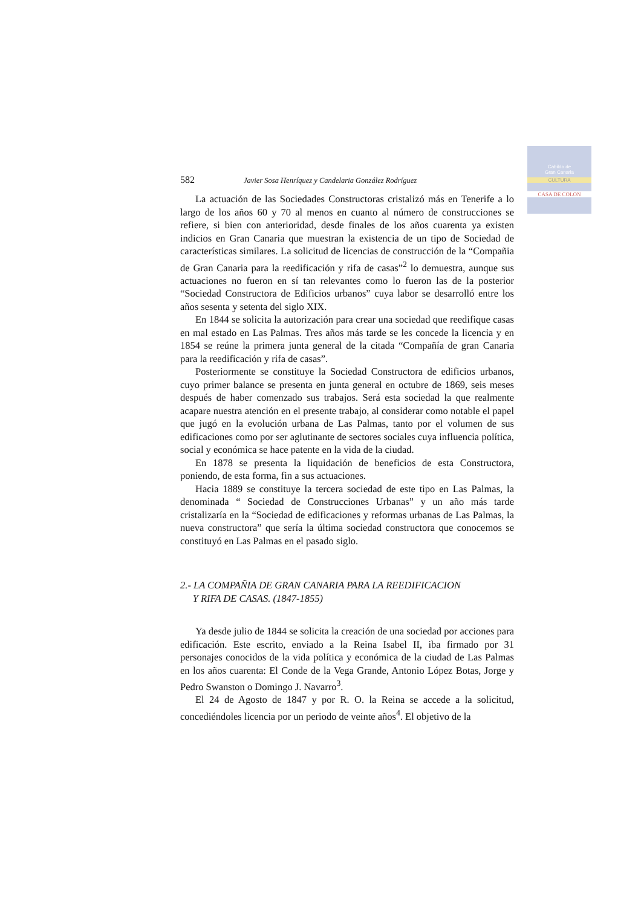Cabildo de
Gran Canaria
CULTURA
CASA DE COLON
582 Javier Sosa Henríquez y Candelaria González Rodríguez
La actuación de las Sociedades Constructoras cristalizó más en Tenerife a lo largo de los años 60 y 70 al menos en cuanto al número de construcciones se refiere, si bien con anterioridad, desde finales de los años cuarenta ya existen indicios en Gran Canaria que muestran la existencia de un tipo de Sociedad de características similares. La solicitud de licencias de construcción de la “Compañia de Gran Canaria para la reedificación y rifa de casas”<sup>2</sup> lo demuestra, aunque sus actuaciones no fueron en sí tan relevantes como lo fueron las de la posterior “Sociedad Constructora de Edificios urbanos” cuya labor se desarrolló entre los años sesenta y setenta del siglo XIX.
En 1844 se solicita la autorización para crear una sociedad que reedifique casas en mal estado en Las Palmas. Tres años más tarde se les concede la licencia y en 1854 se reúne la primera junta general de la citada “Compañía de gran Canaria para la reedificación y rifa de casas”.
Posteriormente se constituye la Sociedad Constructora de edificios urbanos, cuyo primer balance se presenta en junta general en octubre de 1869, seis meses después de haber comenzado sus trabajos. Será esta sociedad la que realmente acapare nuestra atención en el presente trabajo, al considerar como notable el papel que jugó en la evolución urbana de Las Palmas, tanto por el volumen de sus edificaciones como por ser aglutinante de sectores sociales cuya influencia política, social y económica se hace patente en la vida de la ciudad.
En 1878 se presenta la liquidación de beneficios de esta Constructora, poniendo, de esta forma, fin a sus actuaciones.
Hacia 1889 se constituye la tercera sociedad de este tipo en Las Palmas, la denominada “ Sociedad de Construcciones Urbanas” y un año más tarde cristalizaría en la “Sociedad de edificaciones y reformas urbanas de Las Palmas, la nueva constructora” que sería la última sociedad constructora que conocemos se constituyó en Las Palmas en el pasado siglo.
2.- LA COMPAÑIA DE GRAN CANARIA PARA LA REEDIFICACION
Y RIFA DE CASAS. (1847-1855)
Ya desde julio de 1844 se solicita la creación de una sociedad por acciones para edificación. Este escrito, enviado a la Reina Isabel II, iba firmado por 31 personajes conocidos de la vida política y económica de la ciudad de Las Palmas en los años cuarenta: El Conde de la Vega Grande, Antonio López Botas, Jorge y Pedro Swanston o Domingo J. Navarro<sup>3</sup>.
El 24 de Agosto de 1847 y por R. O. la Reina se accede a la solicitud, concediéndoles licencia por un periodo de veinte años<sup>4</sup>. El objetivo de la